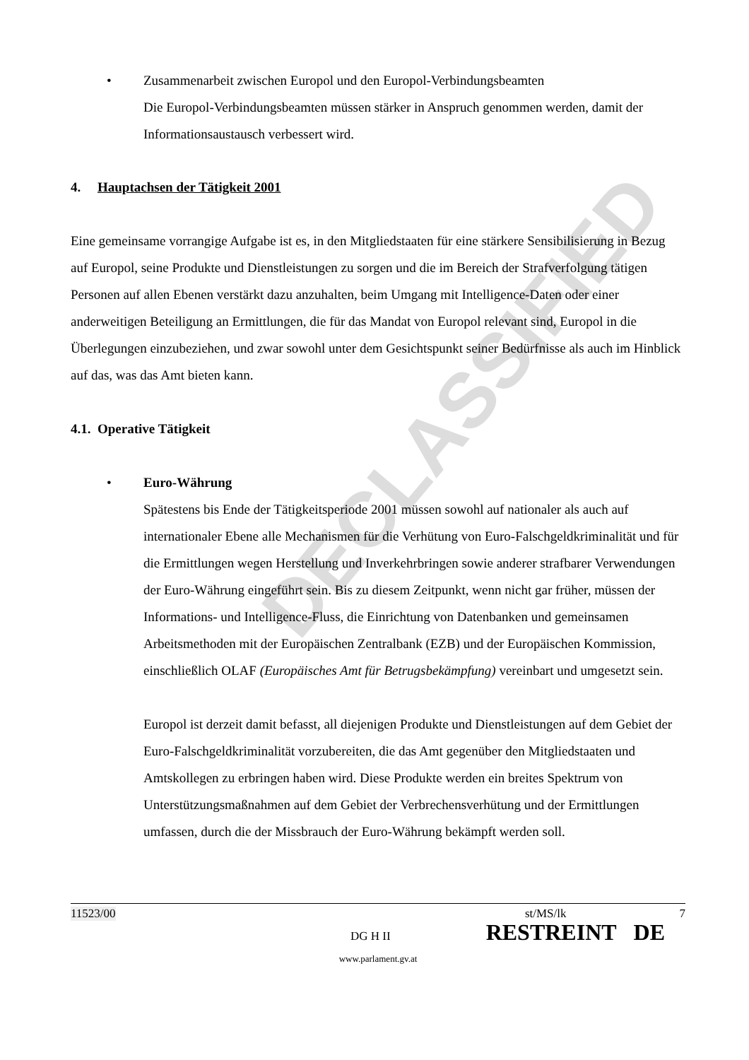DECLASSIFIED
•
Zusammenarbeit zwischen Europol und den Europol-Verbindungsbeamten
Die Europol-Verbindungsbeamten müssen stärker in Anspruch genommen werden, damit der Informationsaustausch verbessert wird.
4. Hauptachsen der Tätigkeit 2001
Eine gemeinsame vorrangige Aufgabe ist es, in den Mitgliedstaaten für eine stärkere Sensibilisierung in Bezug auf Europol, seine Produkte und Dienstleistungen zu sorgen und die im Bereich der Strafverfolgung tätigen Personen auf allen Ebenen verstärkt dazu anzuhalten, beim Umgang mit Intelligence-Daten oder einer anderweitigen Beteiligung an Ermittlungen, die für das Mandat von Europol relevant sind, Europol in die Überlegungen einzubeziehen, und zwar sowohl unter dem Gesichtspunkt seiner Bedürfnisse als auch im Hinblick auf das, was das Amt bieten kann.
4.1. Operative Tätigkeit
•
Euro-Währung
Spätestens bis Ende der Tätigkeitsperiode 2001 müssen sowohl auf nationaler als auch auf internationaler Ebene alle Mechanismen für die Verhütung von Euro-Falschgeldkriminalität und für die Ermittlungen wegen Herstellung und Inverkehrbringen sowie anderer strafbarer Verwendungen der Euro-Währung eingeführt sein. Bis zu diesem Zeitpunkt, wenn nicht gar früher, müssen der Informations- und Intelligence-Fluss, die Einrichtung von Datenbanken und gemeinsamen Arbeitsmethoden mit der Europäischen Zentralbank (EZB) und der Europäischen Kommission, einschließlich OLAF (Europäisches Amt für Betrugsbekämpfung) vereinbart und umgesetzt sein.
Europol ist derzeit damit befasst, all diejenigen Produkte und Dienstleistungen auf dem Gebiet der Euro-Falschgeldkriminalität vorzubereiten, die das Amt gegenüber den Mitgliedstaaten und Amtskollegen zu erbringen haben wird. Diese Produkte werden ein breites Spektrum von Unterstützungsmaßnahmen auf dem Gebiet der Verbrechensverhütung und der Ermittlungen umfassen, durch die der Missbrauch der Euro-Währung bekämpft werden soll.
11523/00 st/MS/lk 7
DG H II RESTREINT DE
www.parlament.gv.at